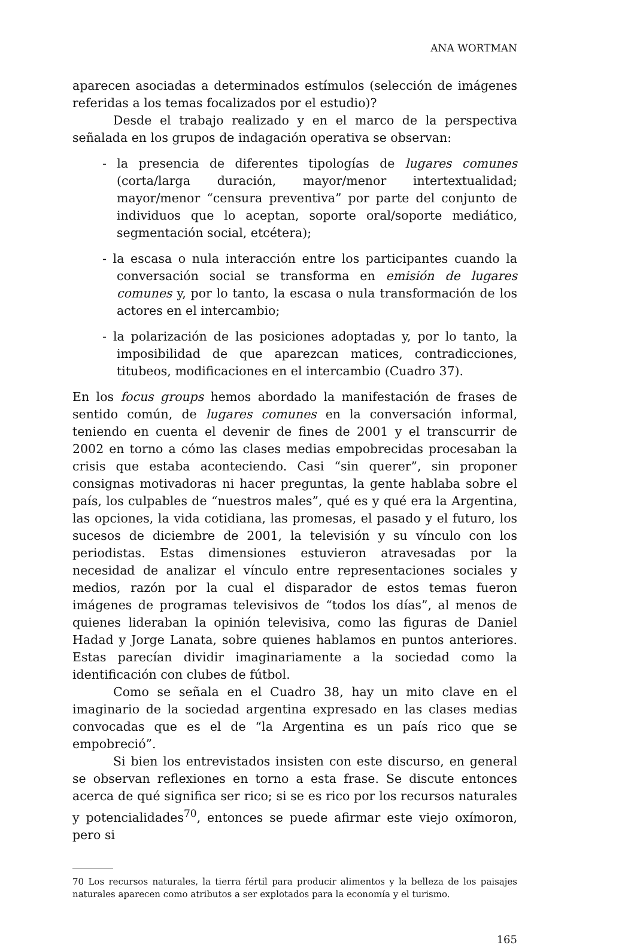ANA WORTMAN
aparecen asociadas a determinados estímulos (selección de imágenes referidas a los temas focalizados por el estudio)?
Desde el trabajo realizado y en el marco de la perspectiva señalada en los grupos de indagación operativa se observan:
- la presencia de diferentes tipologías de lugares comunes (corta/larga duración, mayor/menor intertextualidad; mayor/menor “censura preventiva” por parte del conjunto de individuos que lo aceptan, soporte oral/soporte mediático, segmentación social, etcétera);
- la escasa o nula interacción entre los participantes cuando la conversación social se transforma en emisión de lugares comunes y, por lo tanto, la escasa o nula transformación de los actores en el intercambio;
- la polarización de las posiciones adoptadas y, por lo tanto, la imposibilidad de que aparezcan matices, contradicciones, titubeos, modificaciones en el intercambio (Cuadro 37).
En los focus groups hemos abordado la manifestación de frases de sentido común, de lugares comunes en la conversación informal, teniendo en cuenta el devenir de fines de 2001 y el transcurrir de 2002 en torno a cómo las clases medias empobrecidas procesaban la crisis que estaba aconteciendo. Casi “sin querer”, sin proponer consignas motivadoras ni hacer preguntas, la gente hablaba sobre el país, los culpables de “nuestros males”, qué es y qué era la Argentina, las opciones, la vida cotidiana, las promesas, el pasado y el futuro, los sucesos de diciembre de 2001, la televisión y su vínculo con los periodistas. Estas dimensiones estuvieron atravesadas por la necesidad de analizar el vínculo entre representaciones sociales y medios, razón por la cual el disparador de estos temas fueron imágenes de programas televisivos de “todos los días”, al menos de quienes lideraban la opinión televisiva, como las figuras de Daniel Hadad y Jorge Lanata, sobre quienes hablamos en puntos anteriores. Estas parecían dividir imaginariamente a la sociedad como la identificación con clubes de fútbol.
Como se señala en el Cuadro 38, hay un mito clave en el imaginario de la sociedad argentina expresado en las clases medias convocadas que es el de “la Argentina es un país rico que se empobreció”.
Si bien los entrevistados insisten con este discurso, en general se observan reflexiones en torno a esta frase. Se discute entonces acerca de qué significa ser rico; si se es rico por los recursos naturales y potencialidades<sup>70</sup>, entonces se puede afirmar este viejo oxímoron, pero si
70 Los recursos naturales, la tierra fértil para producir alimentos y la belleza de los paisajes naturales aparecen como atributos a ser explotados para la economía y el turismo.
165